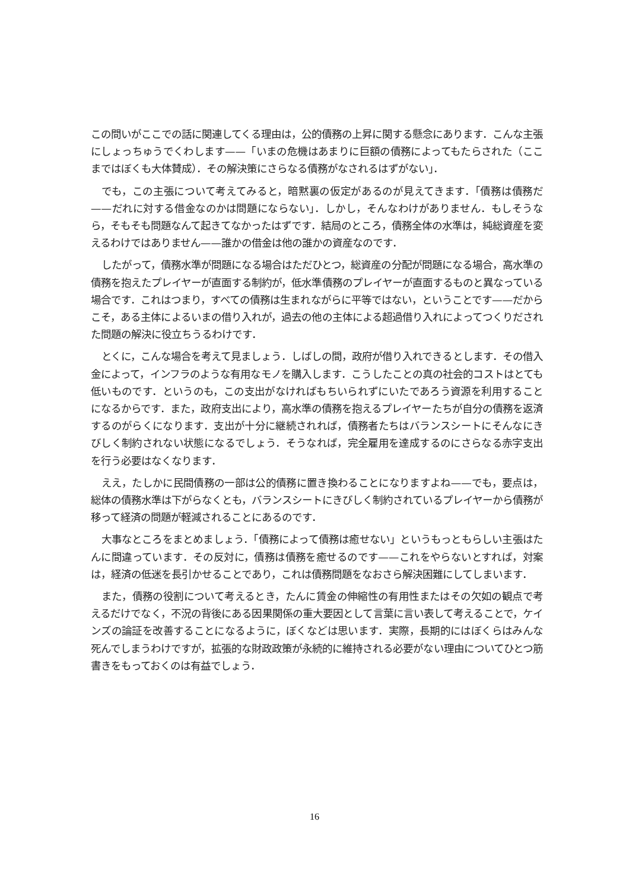この問いがここでの話に関連してくる理由は，公的債務の上昇に関する懸念にあります．こんな主張にしょっちゅうでくわします——「いまの危機はあまりに巨額の債務によってもたらされた（ここまではぼくも大体賛成）．その解決策にさらなる債務がなされるはずがない」．
でも，この主張について考えてみると，暗黙裏の仮定があるのが見えてきます．「債務は債務だ——だれに対する借金なのかは問題にならない」．しかし，そんなわけがありません．もしそうなら，そもそも問題なんて起きてなかったはずです．結局のところ，債務全体の水準は，純総資産を変えるわけではありません——誰かの借金は他の誰かの資産なのです．
したがって，債務水準が問題になる場合はただひとつ，総資産の分配が問題になる場合，高水準の債務を抱えたプレイヤーが直面する制約が，低水準債務のプレイヤーが直面するものと異なっている場合です．これはつまり，すべての債務は生まれながらに平等ではない，ということです——だからこそ，ある主体によるいまの借り入れが，過去の他の主体による超過借り入れによってつくりだされた問題の解決に役立ちうるわけです．
とくに，こんな場合を考えて見ましょう．しばしの間，政府が借り入れできるとします．その借入金によって，インフラのような有用なモノを購入します．こうしたことの真の社会的コストはとても低いものです．というのも，この支出がなければもちいられずにいたであろう資源を利用することになるからです．また，政府支出により，高水準の債務を抱えるプレイヤーたちが自分の債務を返済するのがらくになります．支出が十分に継続されれば，債務者たちはバランスシートにそんなにきびしく制約されない状態になるでしょう．そうなれば，完全雇用を達成するのにさらなる赤字支出を行う必要はなくなります．
ええ，たしかに民間債務の一部は公的債務に置き換わることになりますよね——でも，要点は，総体の債務水準は下がらなくとも，バランスシートにきびしく制約されているプレイヤーから債務が移って経済の問題が軽減されることにあるのです．
大事なところをまとめましょう．「債務によって債務は癒せない」というもっともらしい主張はたんに間違っています．その反対に，債務は債務を癒せるのです——これをやらないとすれば，対案は，経済の低迷を長引かせることであり，これは債務問題をなおさら解決困難にしてしまいます．
また，債務の役割について考えるとき，たんに賃金の伸縮性の有用性またはその欠如の観点で考えるだけでなく，不況の背後にある因果関係の重大要因として言葉に言い表して考えることで，ケインズの論証を改善することになるように，ぼくなどは思います．実際，長期的にはぼくらはみんな死んでしまうわけですが，拡張的な財政政策が永続的に維持される必要がない理由についてひとつ筋書きをもっておくのは有益でしょう．
16